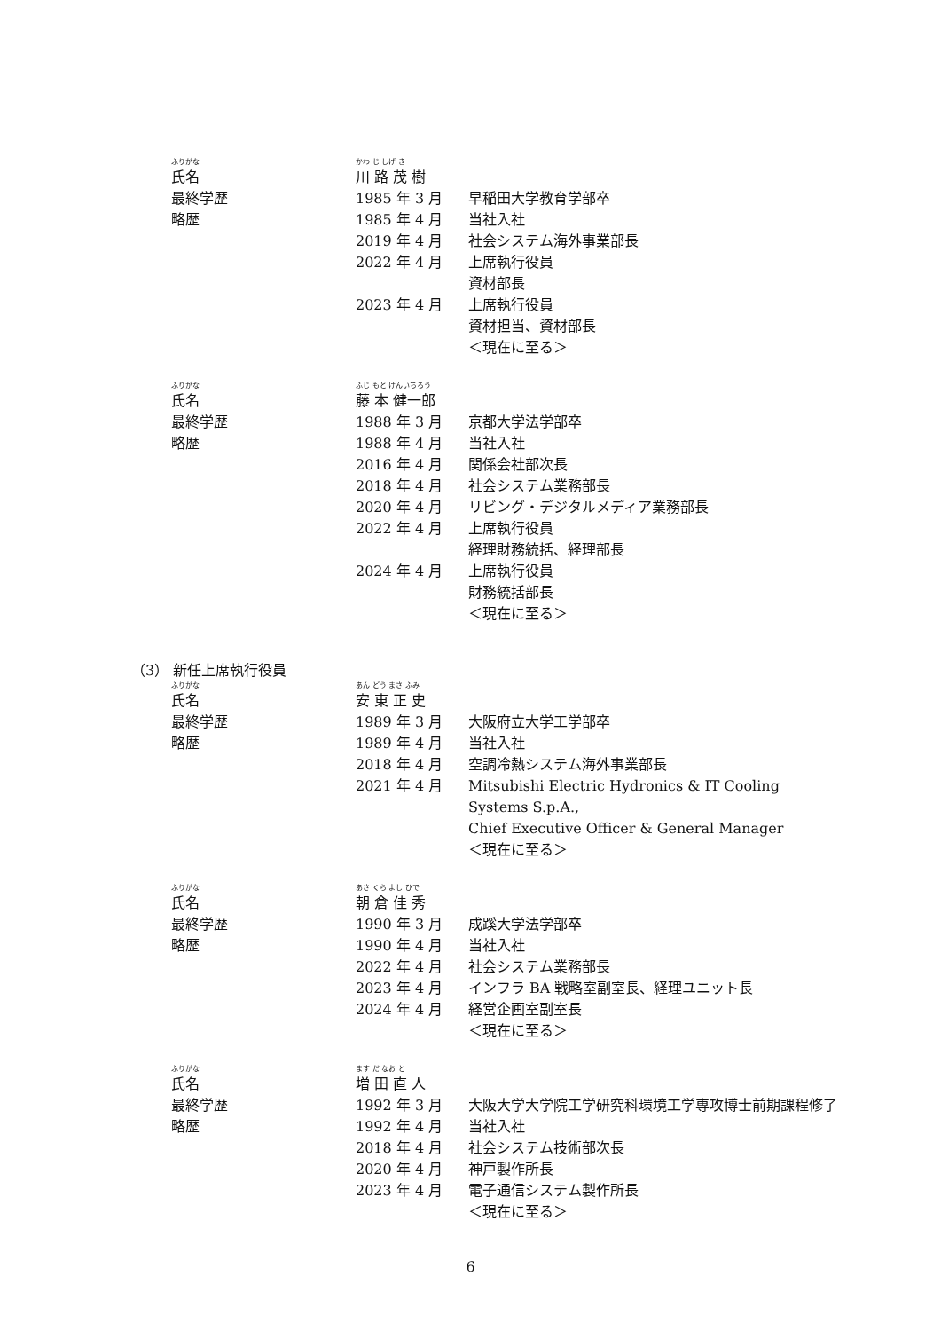ふりがな かわ じ しげ き
氏名 川 路 茂 樹
最終学歴 1985 年 3 月 早稲田大学教育学部卒
略歴 1985 年 4 月 当社入社
2019 年 4 月 社会システム海外事業部長
2022 年 4 月 上席執行役員
資材部長
2023 年 4 月 上席執行役員
資材担当、資材部長
＜現在に至る＞
ふりがな ふじ もと けんいちろう
氏名 藤 本 健一郎
最終学歴 1988 年 3 月 京都大学法学部卒
略歴 1988 年 4 月 当社入社
2016 年 4 月 関係会社部次長
2018 年 4 月 社会システム業務部長
2020 年 4 月 リビング・デジタルメディア業務部長
2022 年 4 月 上席執行役員
経理財務統括、経理部長
2024 年 4 月 上席執行役員
財務統括部長
＜現在に至る＞
（3） 新任上席執行役員
ふりがな あん どう まさ ふみ
氏名 安 東 正 史
最終学歴 1989 年 3 月 大阪府立大学工学部卒
略歴 1989 年 4 月 当社入社
2018 年 4 月 空調冷熱システム海外事業部長
2021 年 4 月 Mitsubishi Electric Hydronics & IT Cooling Systems S.p.A.,
Chief Executive Officer & General Manager
＜現在に至る＞
ふりがな あさ くら よし ひで
氏名 朝 倉 佳 秀
最終学歴 1990 年 3 月 成蹊大学法学部卒
略歴 1990 年 4 月 当社入社
2022 年 4 月 社会システム業務部長
2023 年 4 月 インフラ BA 戦略室副室長、経理ユニット長
2024 年 4 月 経営企画室副室長
＜現在に至る＞
ふりがな ます だ なお と
氏名 増 田 直 人
最終学歴 1992 年 3 月 大阪大学大学院工学研究科環境工学専攻博士前期課程修了
略歴 1992 年 4 月 当社入社
2018 年 4 月 社会システム技術部次長
2020 年 4 月 神戸製作所長
2023 年 4 月 電子通信システム製作所長
＜現在に至る＞
6